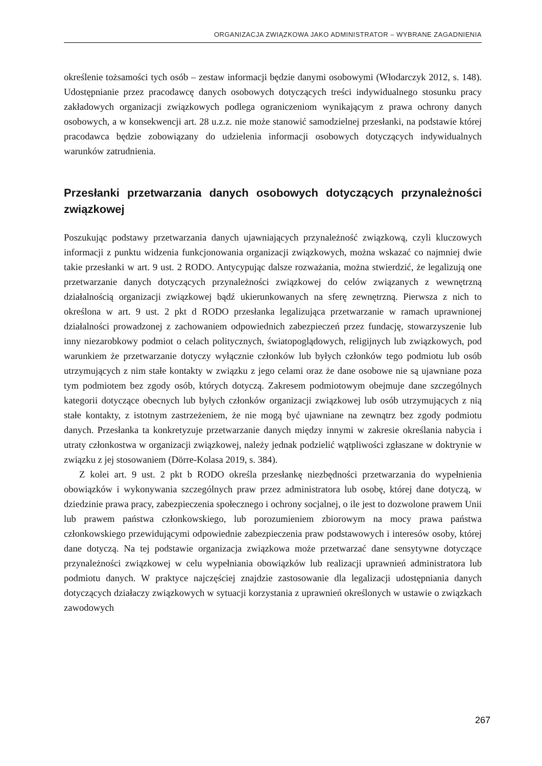ORGANIZACJA ZWIĄZKOWA JAKO ADMINISTRATOR – WYBRANE ZAGADNIENIA
określenie tożsamości tych osób – zestaw informacji będzie danymi osobowymi (Włodarczyk 2012, s. 148). Udostępnianie przez pracodawcę danych osobowych dotyczących treści indywidualnego stosunku pracy zakładowych organizacji związkowych podlega ograniczeniom wynikającym z prawa ochrony danych osobowych, a w konsekwencji art. 28 u.z.z. nie może stanowić samodzielnej przesłanki, na podstawie której pracodawca będzie zobowiązany do udzielenia informacji osobowych dotyczących indywidualnych warunków zatrudnienia.
Przesłanki przetwarzania danych osobowych dotyczących przynależności związkowej
Poszukując podstawy przetwarzania danych ujawniających przynależność związkową, czyli kluczowych informacji z punktu widzenia funkcjonowania organizacji związkowych, można wskazać co najmniej dwie takie przesłanki w art. 9 ust. 2 RODO. Antycypując dalsze rozważania, można stwierdzić, że legalizują one przetwarzanie danych dotyczących przynależności związkowej do celów związanych z wewnętrzną działalnością organizacji związkowej bądź ukierunkowanych na sferę zewnętrzną. Pierwsza z nich to określona w art. 9 ust. 2 pkt d RODO przesłanka legalizująca przetwarzanie w ramach uprawnionej działalności prowadzonej z zachowaniem odpowiednich zabezpieczeń przez fundację, stowarzyszenie lub inny niezarobkowy podmiot o celach politycznych, światopoglądowych, religijnych lub związkowych, pod warunkiem że przetwarzanie dotyczy wyłącznie członków lub byłych członków tego podmiotu lub osób utrzymujących z nim stałe kontakty w związku z jego celami oraz że dane osobowe nie są ujawniane poza tym podmiotem bez zgody osób, których dotyczą. Zakresem podmiotowym obejmuje dane szczególnych kategorii dotyczące obecnych lub byłych członków organizacji związkowej lub osób utrzymujących z nią stałe kontakty, z istotnym zastrzeżeniem, że nie mogą być ujawniane na zewnątrz bez zgody podmiotu danych. Przesłanka ta konkretyzuje przetwarzanie danych między innymi w zakresie określania nabycia i utraty członkostwa w organizacji związkowej, należy jednak podzielić wątpliwości zgłaszane w doktrynie w związku z jej stosowaniem (Dörre-Kolasa 2019, s. 384).
Z kolei art. 9 ust. 2 pkt b RODO określa przesłankę niezbędności przetwarzania do wypełnienia obowiązków i wykonywania szczególnych praw przez administratora lub osobę, której dane dotyczą, w dziedzinie prawa pracy, zabezpieczenia społecznego i ochrony socjalnej, o ile jest to dozwolone prawem Unii lub prawem państwa członkowskiego, lub porozumieniem zbiorowym na mocy prawa państwa członkowskiego przewidującymi odpowiednie zabezpieczenia praw podstawowych i interesów osoby, której dane dotyczą. Na tej podstawie organizacja związkowa może przetwarzać dane sensytywne dotyczące przynależności związkowej w celu wypełniania obowiązków lub realizacji uprawnień administratora lub podmiotu danych. W praktyce najczęściej znajdzie zastosowanie dla legalizacji udostępniania danych dotyczących działaczy związkowych w sytuacji korzystania z uprawnień określonych w ustawie o związkach zawodowych
267